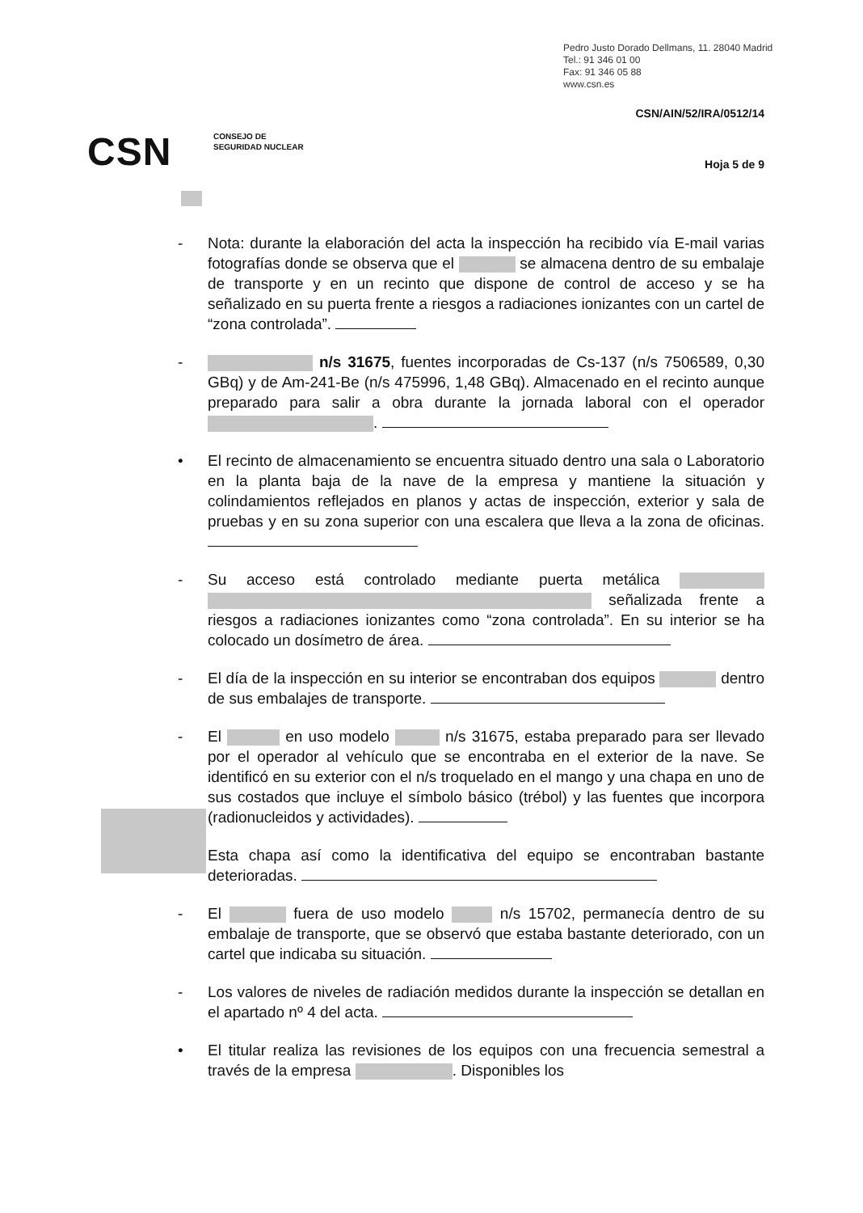Pedro Justo Dorado Dellmans, 11. 28040 Madrid
Tel.: 91 346 01 00
Fax: 91 346 05 88
www.csn.es
CSN/AIN/52/IRA/0512/14
CSN
CONSEJO DE
SEGURIDAD NUCLEAR
Hoja 5 de 9
- Nota: durante la elaboración del acta la inspección ha recibido vía E-mail varias fotografías donde se observa que el se almacena dentro de su embalaje de transporte y en un recinto que dispone de control de acceso y se ha señalizado en su puerta frente a riesgos a radiaciones ionizantes con un cartel de “zona controlada”.
- n/s 31675, fuentes incorporadas de Cs-137 (n/s 7506589, 0,30 GBq) y de Am-241-Be (n/s 475996, 1,48 GBq). Almacenado en el recinto aunque preparado para salir a obra durante la jornada laboral con el operador .
• El recinto de almacenamiento se encuentra situado dentro una sala o Laboratorio en la planta baja de la nave de la empresa y mantiene la situación y colindamientos reflejados en planos y actas de inspección, exterior y sala de pruebas y en su zona superior con una escalera que lleva a la zona de oficinas.
- Su acceso está controlado mediante puerta metálica señalizada frente a riesgos a radiaciones ionizantes como “zona controlada”. En su interior se ha colocado un dosímetro de área.
- El día de la inspección en su interior se encontraban dos equipos dentro de sus embalajes de transporte.
- El en uso modelo n/s 31675, estaba preparado para ser llevado por el operador al vehículo que se encontraba en el exterior de la nave. Se identificó en su exterior con el n/s troquelado en el mango y una chapa en uno de sus costados que incluye el símbolo básico (trébol) y las fuentes que incorpora (radionucleidos y actividades).
Esta chapa así como la identificativa del equipo se encontraban bastante deterioradas.
- El fuera de uso modelo n/s 15702, permanecía dentro de su embalaje de transporte, que se observó que estaba bastante deteriorado, con un cartel que indicaba su situación.
- Los valores de niveles de radiación medidos durante la inspección se detallan en el apartado nº 4 del acta.
• El titular realiza las revisiones de los equipos con una frecuencia semestral a través de la empresa . Disponibles los